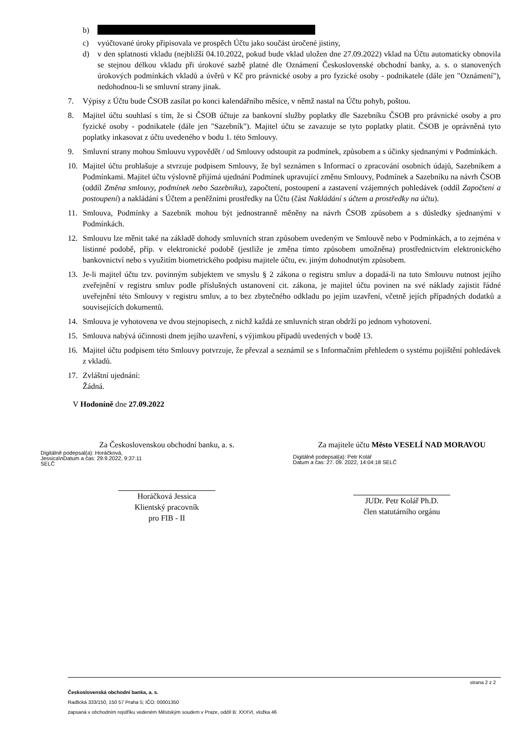b)
c) vyúčtované úroky připisovala ve prospěch Účtu jako součást úročené jistiny,
d) v den splatnosti vkladu (nejbližší 04.10.2022, pokud bude vklad uložen dne 27.09.2022) vklad na Účtu automaticky obnovila se stejnou délkou vkladu při úrokové sazbě platné dle Oznámení Československé obchodní banky, a. s. o stanovených úrokových podmínkách vkladů a úvěrů v Kč pro právnické osoby a pro fyzické osoby - podnikatele (dále jen "Oznámení"), nedohodnou-li se smluvní strany jinak.
7. Výpisy z Účtu bude ČSOB zasílat po konci kalendářního měsíce, v němž nastal na Účtu pohyb, poštou.
8. Majitel účtu souhlasí s tím, že si ČSOB účtuje za bankovní služby poplatky dle Sazebníku ČSOB pro právnické osoby a pro fyzické osoby - podnikatele (dále jen "Sazebník"). Majitel účtu se zavazuje se tyto poplatky platit. ČSOB je oprávněná tyto poplatky inkasovat z účtu uvedeného v bodu 1. této Smlouvy.
9. Smluvní strany mohou Smlouvu vypovědět / od Smlouvy odstoupit za podmínek, způsobem a s účinky sjednanými v Podmínkách.
10. Majitel účtu prohlašuje a stvrzuje podpisem Smlouvy, že byl seznámen s Informací o zpracování osobních údajů, Sazebníkem a Podmínkami. Majitel účtu výslovně přijímá ujednání Podmínek upravující změnu Smlouvy, Podmínek a Sazebníku na návrh ČSOB (oddíl Změna smlouvy, podmínek nebo Sazebníku), započtení, postoupení a zastavení vzájemných pohledávek (oddíl Započtení a postoupení) a nakládání s Účtem a peněžními prostředky na Účtu (část Nakládání s účtem a prostředky na účtu).
11. Smlouva, Podmínky a Sazebník mohou být jednostranně měněny na návrh ČSOB způsobem a s důsledky sjednanými v Podmínkách.
12. Smlouvu lze měnit také na základě dohody smluvních stran způsobem uvedeným ve Smlouvě nebo v Podmínkách, a to zejména v listinné podobě, příp. v elektronické podobě (jestliže je změna tímto způsobem umožněna) prostřednictvím elektronického bankovnictví nebo s využitím biometrického podpisu majitele účtu, ev. jiným dohodnutým způsobem.
13. Je-li majitel účtu tzv. povinným subjektem ve smyslu § 2 zákona o registru smluv a dopadá-li na tuto Smlouvu nutnost jejího zveřejnění v registru smluv podle příslušných ustanovení cit. zákona, je majitel účtu povinen na své náklady zajistit řádné uveřejnění této Smlouvy v registru smluv, a to bez zbytečného odkladu po jejím uzavření, včetně jejích případných dodatků a souvisejících dokumentů.
14. Smlouva je vyhotovena ve dvou stejnopisech, z nichž každá ze smluvních stran obdrží po jednom vyhotovení.
15. Smlouva nabývá účinnosti dnem jejího uzavření, s výjimkou případů uvedených v bodě 13.
16. Majitel účtu podpisem této Smlouvy potvrzuje, že převzal a seznámil se s Informačním přehledem o systému pojištění pohledávek z vkladů.
17. Zvláštní ujednání:
Žádná.
V Hodoníně dne 27.09.2022
Za Československou obchodní banku, a. s.
Digitálně podepsal(a): Horáčková, Jessica\nDatum a čas: 29.9.2022, 9:37:11 SELČ
Horáčková Jessica
Klientský pracovník
pro FIB - II
Za majitele účtu Město VESELÍ NAD MORAVOU
Digitálně podepsal(a): Petr Kolář
Datum a čas: 27. 09. 2022, 14:04:18 SELČ
JUDr. Petr Kolář Ph.D.
člen statutárního orgánu
strana 2 z 2
Československá obchodní banka, a. s.
Radlická 333/150, 150 57 Praha 5; IČO: 00001350
zapsaná v obchodním rejstříku vedeném Městským soudem v Praze, oddíl B: XXXVI, vložka 46